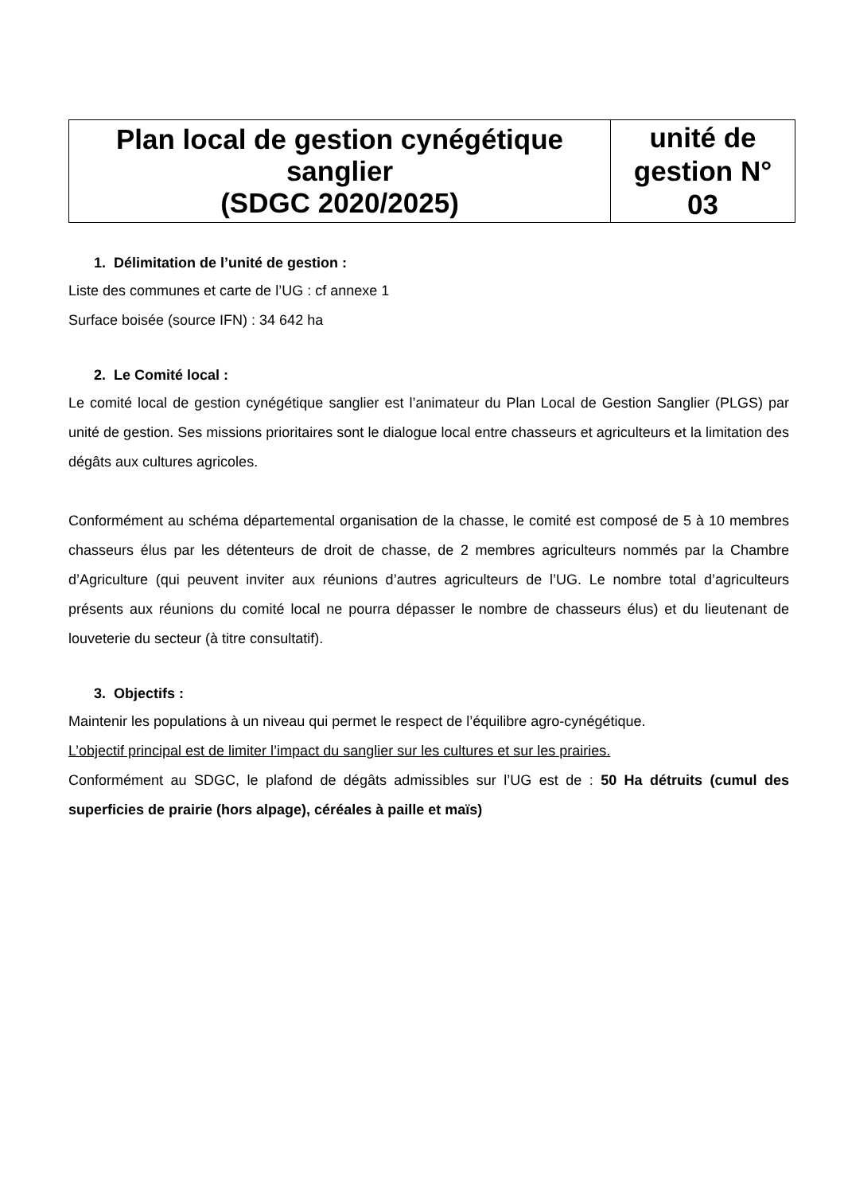| Plan local de gestion cynégétique sanglier (SDGC 2020/2025) | unité de gestion N° 03 |
1. Délimitation de l’unité de gestion :
Liste des communes et carte de l’UG : cf annexe 1
Surface boisée (source IFN) : 34 642 ha
2. Le Comité local :
Le comité local de gestion cynégétique sanglier est l’animateur du Plan Local de Gestion Sanglier (PLGS) par unité de gestion. Ses missions prioritaires sont le dialogue local entre chasseurs et agriculteurs et la limitation des dégâts aux cultures agricoles.
Conformément au schéma départemental organisation de la chasse, le comité est composé de 5 à 10 membres chasseurs élus par les détenteurs de droit de chasse, de 2 membres agriculteurs nommés par la Chambre d’Agriculture (qui peuvent inviter aux réunions d’autres agriculteurs de l’UG. Le nombre total d’agriculteurs présents aux réunions du comité local ne pourra dépasser le nombre de chasseurs élus) et du lieutenant de louveterie du secteur (à titre consultatif).
3. Objectifs :
Maintenir les populations à un niveau qui permet le respect de l’équilibre agro-cynégétique.
L’objectif principal est de limiter l’impact du sanglier sur les cultures et sur les prairies.
Conformément au SDGC, le plafond de dégâts admissibles sur l’UG est de : 50 Ha détruits (cumul des superficies de prairie (hors alpage), céréales à paille et maïs)